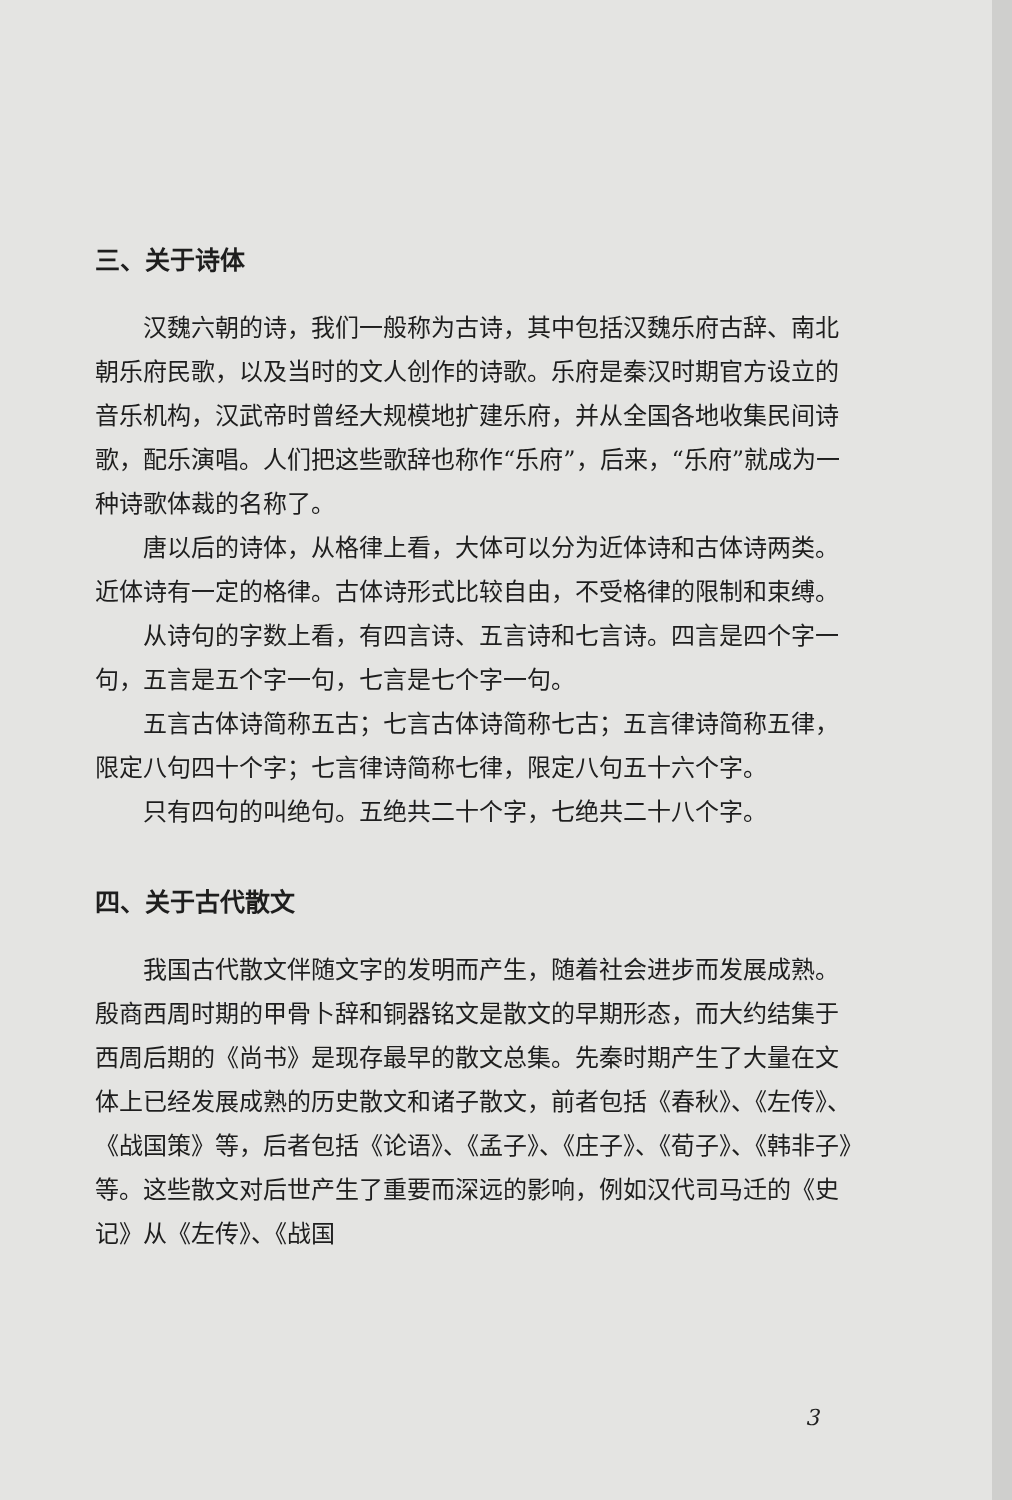三、关于诗体
汉魏六朝的诗，我们一般称为古诗，其中包括汉魏乐府古辞、南北朝乐府民歌，以及当时的文人创作的诗歌。乐府是秦汉时期官方设立的音乐机构，汉武帝时曾经大规模地扩建乐府，并从全国各地收集民间诗歌，配乐演唱。人们把这些歌辞也称作“乐府”，后来，“乐府”就成为一种诗歌体裁的名称了。
唐以后的诗体，从格律上看，大体可以分为近体诗和古体诗两类。近体诗有一定的格律。古体诗形式比较自由，不受格律的限制和束缚。
从诗句的字数上看，有四言诗、五言诗和七言诗。四言是四个字一句，五言是五个字一句，七言是七个字一句。
五言古体诗简称五古；七言古体诗简称七古；五言律诗简称五律，限定八句四十个字；七言律诗简称七律，限定八句五十六个字。
只有四句的叫绝句。五绝共二十个字，七绝共二十八个字。
四、关于古代散文
我国古代散文伴随文字的发明而产生，随着社会进步而发展成熟。殷商西周时期的甲骨卜辞和铜器铭文是散文的早期形态，而大约结集于西周后期的《尚书》是现存最早的散文总集。先秦时期产生了大量在文体上已经发展成熟的历史散文和诸子散文，前者包括《春秋》、《左传》、《战国策》等，后者包括《论语》、《孟子》、《庄子》、《荀子》、《韩非子》等。这些散文对后世产生了重要而深远的影响，例如汉代司马迁的《史记》从《左传》、《战国
3